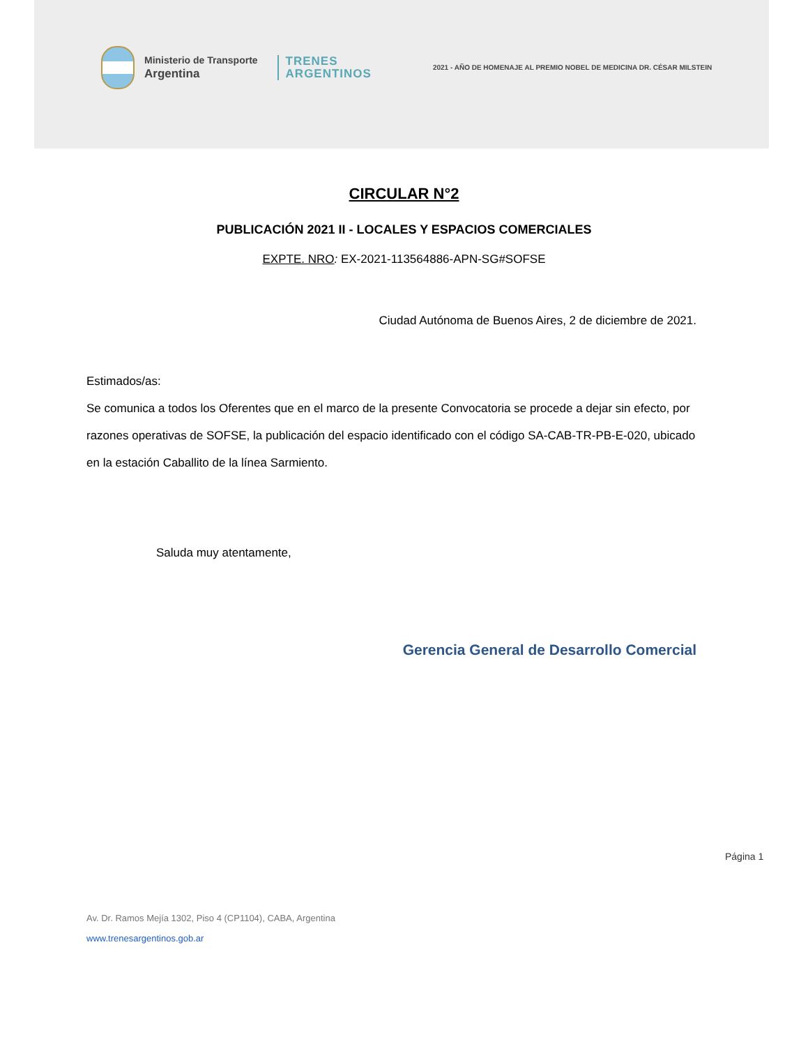Ministerio de Transporte
Argentina
TRENES
ARGENTINOS
2021 - AÑO DE HOMENAJE AL PREMIO NOBEL DE MEDICINA DR. CÉSAR MILSTEIN
CIRCULAR N°2
PUBLICACIÓN 2021 II - LOCALES Y ESPACIOS COMERCIALES
EXPTE. NRO: EX-2021-113564886-APN-SG#SOFSE
Ciudad Autónoma de Buenos Aires, 2 de diciembre de 2021.
Estimados/as:
Se comunica a todos los Oferentes que en el marco de la presente Convocatoria se procede a dejar sin efecto, por razones operativas de SOFSE, la publicación del espacio identificado con el código SA-CAB-TR-PB-E-020, ubicado en la estación Caballito de la línea Sarmiento.
Saluda muy atentamente,
Gerencia General de Desarrollo Comercial
Página 1
Av. Dr. Ramos Mejía 1302, Piso 4 (CP1104), CABA, Argentina
www.trenesargentinos.gob.ar